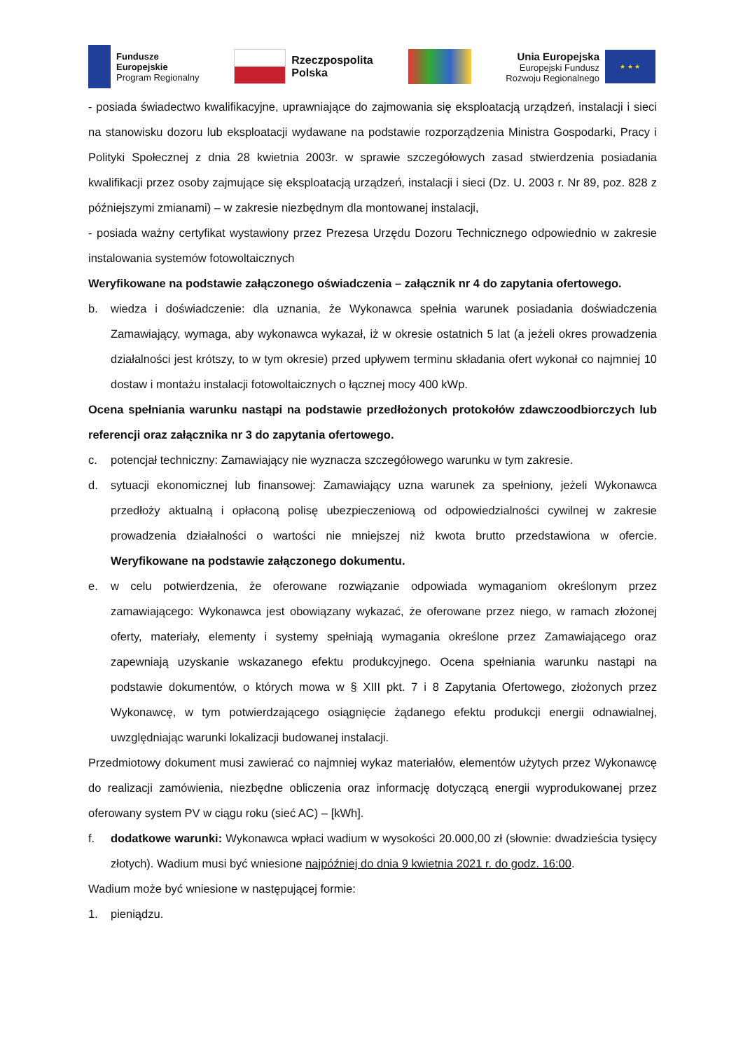Fundusze
Europejskie
Program Regionalny
Rzeczpospolita
Polska
Unia Europejska
Europejski Fundusz
Rozwoju Regionalnego
★ ★ ★
- posiada świadectwo kwalifikacyjne, uprawniające do zajmowania się eksploatacją urządzeń, instalacji i sieci na stanowisku dozoru lub eksploatacji wydawane na podstawie rozporządzenia Ministra Gospodarki, Pracy i Polityki Społecznej z dnia 28 kwietnia 2003r. w sprawie szczegółowych zasad stwierdzenia posiadania kwalifikacji przez osoby zajmujące się eksploatacją urządzeń, instalacji i sieci (Dz. U. 2003 r. Nr 89, poz. 828 z późniejszymi zmianami) – w zakresie niezbędnym dla montowanej instalacji,
- posiada ważny certyfikat wystawiony przez Prezesa Urzędu Dozoru Technicznego odpowiednio w zakresie instalowania systemów fotowoltaicznych
Weryfikowane na podstawie załączonego oświadczenia – załącznik nr 4 do zapytania ofertowego.
b. wiedza i doświadczenie: dla uznania, że Wykonawca spełnia warunek posiadania doświadczenia Zamawiający, wymaga, aby wykonawca wykazał, iż w okresie ostatnich 5 lat (a jeżeli okres prowadzenia działalności jest krótszy, to w tym okresie) przed upływem terminu składania ofert wykonał co najmniej 10 dostaw i montażu instalacji fotowoltaicznych o łącznej mocy 400 kWp.
Ocena spełniania warunku nastąpi na podstawie przedłożonych protokołów zdawczoodbiorczych lub referencji oraz załącznika nr 3 do zapytania ofertowego.
c. potencjał techniczny: Zamawiający nie wyznacza szczegółowego warunku w tym zakresie.
d. sytuacji ekonomicznej lub finansowej: Zamawiający uzna warunek za spełniony, jeżeli Wykonawca przedłoży aktualną i opłaconą polisę ubezpieczeniową od odpowiedzialności cywilnej w zakresie prowadzenia działalności o wartości nie mniejszej niż kwota brutto przedstawiona w ofercie. Weryfikowane na podstawie załączonego dokumentu.
e. w celu potwierdzenia, że oferowane rozwiązanie odpowiada wymaganiom określonym przez zamawiającego: Wykonawca jest obowiązany wykazać, że oferowane przez niego, w ramach złożonej oferty, materiały, elementy i systemy spełniają wymagania określone przez Zamawiającego oraz zapewniają uzyskanie wskazanego efektu produkcyjnego. Ocena spełniania warunku nastąpi na podstawie dokumentów, o których mowa w § XIII pkt. 7 i 8 Zapytania Ofertowego, złożonych przez Wykonawcę, w tym potwierdzającego osiągnięcie żądanego efektu produkcji energii odnawialnej, uwzględniając warunki lokalizacji budowanej instalacji.
Przedmiotowy dokument musi zawierać co najmniej wykaz materiałów, elementów użytych przez Wykonawcę do realizacji zamówienia, niezbędne obliczenia oraz informację dotyczącą energii wyprodukowanej przez oferowany system PV w ciągu roku (sieć AC) – [kWh].
f. dodatkowe warunki: Wykonawca wpłaci wadium w wysokości 20.000,00 zł (słownie: dwadzieścia tysięcy złotych). Wadium musi być wniesione najpóźniej do dnia 9 kwietnia 2021 r. do godz. 16:00.
Wadium może być wniesione w następującej formie:
1. pieniądzu.